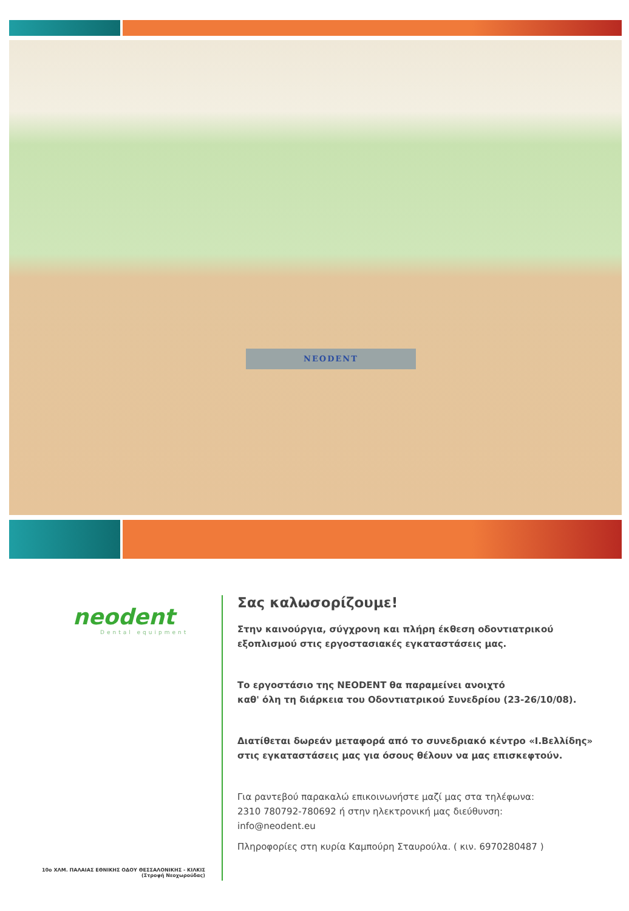NEODENT
neodent
Dental equipment
10ο ΧΛΜ. ΠΑΛΑΙΑΣ ΕΘΝΙΚΗΣ ΟΔΟΥ ΘΕΣΣΑΛΟΝΙΚΗΣ - ΚΙΛΚΙΣ
(Στροφή Νεοχωρούδας)
Σας καλωσορίζουμε!
Στην καινούργια, σύγχρονη και πλήρη έκθεση οδοντιατρικού εξοπλισμού στις εργοστασιακές εγκαταστάσεις μας.
Το εργοστάσιο της NEODENT θα παραμείνει ανοιχτό
καθ' όλη τη διάρκεια του Οδοντιατρικού Συνεδρίου (23-26/10/08).
Διατίθεται δωρεάν μεταφορά από το συνεδριακό κέντρο «Ι.Βελλίδης» στις εγκαταστάσεις μας για όσους θέλουν να μας επισκεφτούν.
Για ραντεβού παρακαλώ επικοινωνήστε μαζί μας στα τηλέφωνα:
2310 780792-780692 ή στην ηλεκτρονική μας διεύθυνση:
info@neodent.eu
Πληροφορίες στη κυρία Καμπούρη Σταυρούλα. ( κιν. 6970280487 )